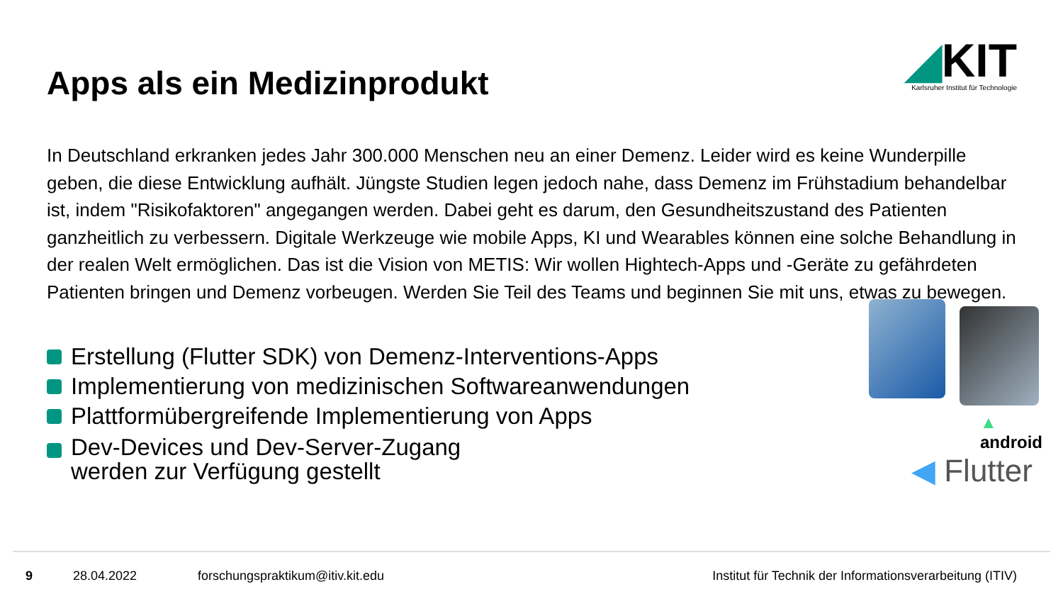Apps als ein Medizinprodukt
◢KIT
Karlsruher Institut für Technologie
In Deutschland erkranken jedes Jahr 300.000 Menschen neu an einer Demenz. Leider wird es keine Wunderpille geben, die diese Entwicklung aufhält. Jüngste Studien legen jedoch nahe, dass Demenz im Frühstadium behandelbar ist, indem "Risikofaktoren" angegangen werden. Dabei geht es darum, den Gesundheitszustand des Patienten ganzheitlich zu verbessern. Digitale Werkzeuge wie mobile Apps, KI und Wearables können eine solche Behandlung in der realen Welt ermöglichen. Das ist die Vision von METIS: Wir wollen Hightech-Apps und -Geräte zu gefährdeten Patienten bringen und Demenz vorbeugen. Werden Sie Teil des Teams und beginnen Sie mit uns, etwas zu bewegen.
Erstellung (Flutter SDK) von Demenz-Interventions-Apps
Implementierung von medizinischen Softwareanwendungen
Plattformübergreifende Implementierung von Apps
Dev-Devices und Dev-Server-Zugang
werden zur Verfügung gestellt
▲
android
◀ Flutter
9 28.04.2022 forschungspraktikum@itiv.kit.edu Institut für Technik der Informationsverarbeitung (ITIV)